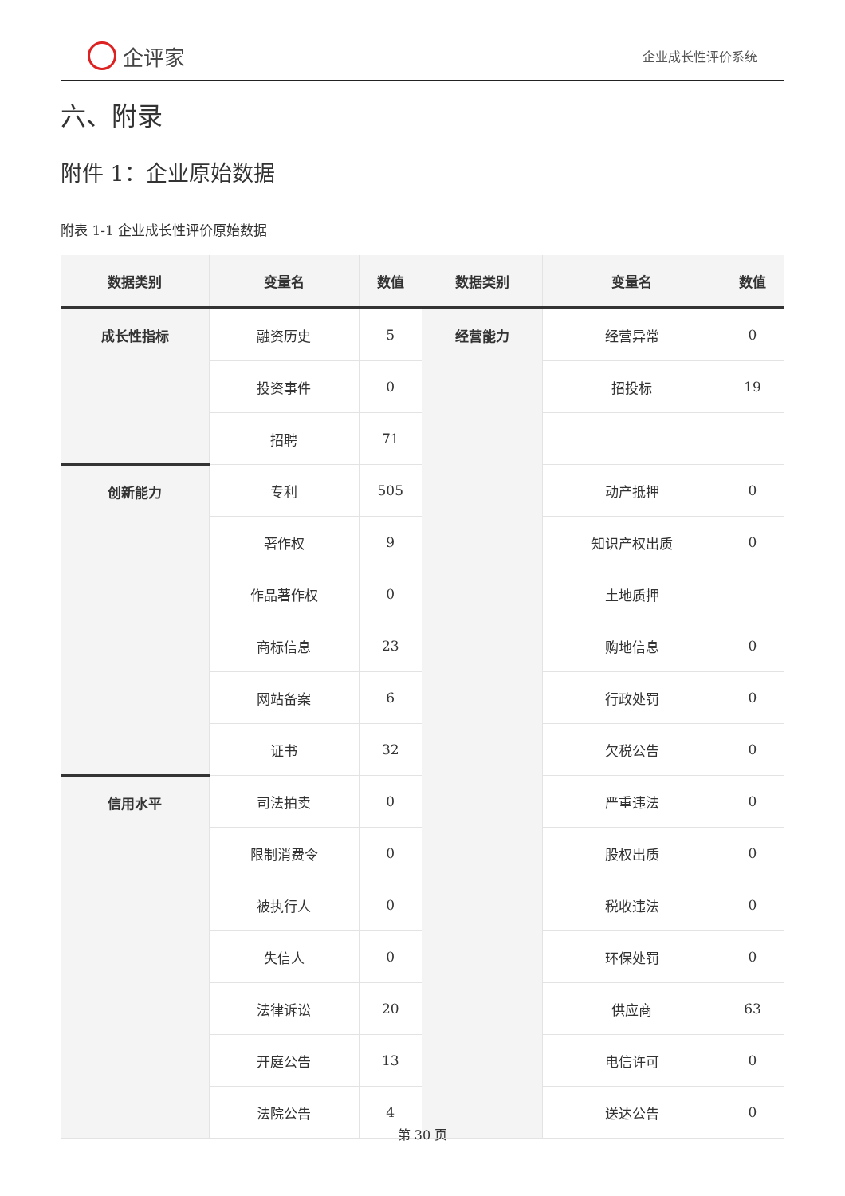企评家
企业成长性评价系统
六、附录
附件 1：企业原始数据
附表 1-1 企业成长性评价原始数据
| 数据类别 | 变量名 | 数值 | 数据类别 | 变量名 | 数值 |
| --- | --- | --- | --- | --- | --- |
| 成长性指标 | 融资历史 | 5 | 经营能力 | 经营异常 | 0 |
| | 投资事件 | 0 | | 招投标 | 19 |
| | 招聘 | 71 | | | |
| 创新能力 | 专利 | 505 | | 动产抵押 | 0 |
| | 著作权 | 9 | | 知识产权出质 | 0 |
| | 作品著作权 | 0 | | 土地质押 | |
| | 商标信息 | 23 | | 购地信息 | 0 |
| | 网站备案 | 6 | | 行政处罚 | 0 |
| | 证书 | 32 | | 欠税公告 | 0 |
| 信用水平 | 司法拍卖 | 0 | | 严重违法 | 0 |
| | 限制消费令 | 0 | | 股权出质 | 0 |
| | 被执行人 | 0 | | 税收违法 | 0 |
| | 失信人 | 0 | | 环保处罚 | 0 |
| | 法律诉讼 | 20 | | 供应商 | 63 |
| | 开庭公告 | 13 | | 电信许可 | 0 |
| | 法院公告 | 4 | | 送达公告 | 0 |
第 30 页